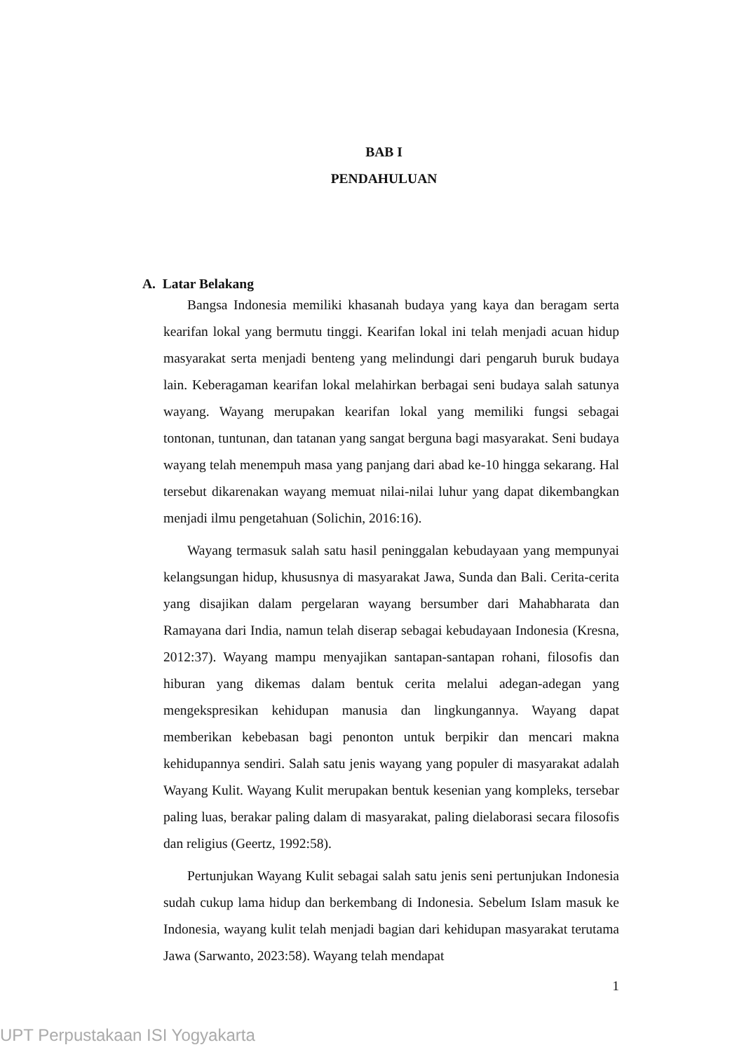BAB I
PENDAHULUAN
A. Latar Belakang
Bangsa Indonesia memiliki khasanah budaya yang kaya dan beragam serta kearifan lokal yang bermutu tinggi. Kearifan lokal ini telah menjadi acuan hidup masyarakat serta menjadi benteng yang melindungi dari pengaruh buruk budaya lain. Keberagaman kearifan lokal melahirkan berbagai seni budaya salah satunya wayang. Wayang merupakan kearifan lokal yang memiliki fungsi sebagai tontonan, tuntunan, dan tatanan yang sangat berguna bagi masyarakat. Seni budaya wayang telah menempuh masa yang panjang dari abad ke-10 hingga sekarang. Hal tersebut dikarenakan wayang memuat nilai-nilai luhur yang dapat dikembangkan menjadi ilmu pengetahuan (Solichin, 2016:16).
Wayang termasuk salah satu hasil peninggalan kebudayaan yang mempunyai kelangsungan hidup, khususnya di masyarakat Jawa, Sunda dan Bali. Cerita-cerita yang disajikan dalam pergelaran wayang bersumber dari Mahabharata dan Ramayana dari India, namun telah diserap sebagai kebudayaan Indonesia (Kresna, 2012:37). Wayang mampu menyajikan santapan-santapan rohani, filosofis dan hiburan yang dikemas dalam bentuk cerita melalui adegan-adegan yang mengekspresikan kehidupan manusia dan lingkungannya. Wayang dapat memberikan kebebasan bagi penonton untuk berpikir dan mencari makna kehidupannya sendiri. Salah satu jenis wayang yang populer di masyarakat adalah Wayang Kulit. Wayang Kulit merupakan bentuk kesenian yang kompleks, tersebar paling luas, berakar paling dalam di masyarakat, paling dielaborasi secara filosofis dan religius (Geertz, 1992:58).
Pertunjukan Wayang Kulit sebagai salah satu jenis seni pertunjukan Indonesia sudah cukup lama hidup dan berkembang di Indonesia. Sebelum Islam masuk ke Indonesia, wayang kulit telah menjadi bagian dari kehidupan masyarakat terutama Jawa (Sarwanto, 2023:58). Wayang telah mendapat
1
UPT Perpustakaan ISI Yogyakarta